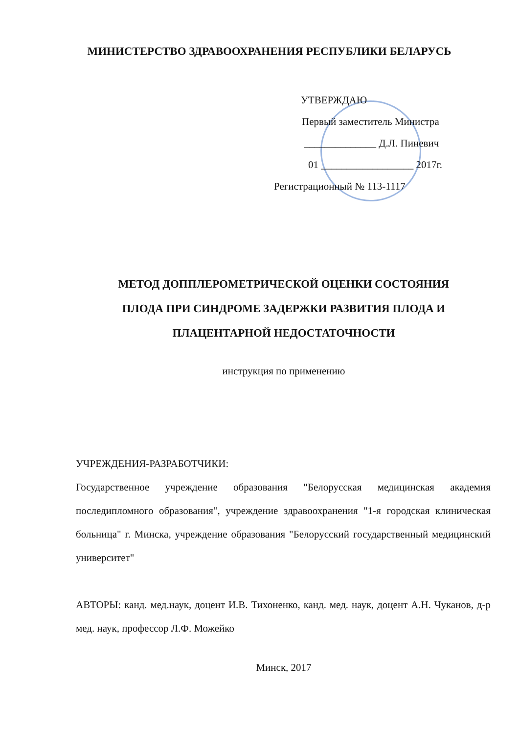МИНИСТЕРСТВО ЗДРАВООХРАНЕНИЯ РЕСПУБЛИКИ БЕЛАРУСЬ
УТВЕРЖДАЮ
Первый заместитель Министра
______________ Д.Л. Пиневич
01 __________________ 2017г.
Регистрационный № 113-1117
МЕТОД ДОППЛЕРОМЕТРИЧЕСКОЙ ОЦЕНКИ СОСТОЯНИЯ
ПЛОДА ПРИ СИНДРОМЕ ЗАДЕРЖКИ РАЗВИТИЯ ПЛОДА И
ПЛАЦЕНТАРНОЙ НЕДОСТАТОЧНОСТИ
инструкция по применению
УЧРЕЖДЕНИЯ-РАЗРАБОТЧИКИ:
Государственное учреждение образования "Белорусская медицинская академия последипломного образования", учреждение здравоохранения "1-я городская клиническая больница" г. Минска, учреждение образования "Белорусский государственный медицинский университет"
АВТОРЫ: канд. мед.наук, доцент И.В. Тихоненко, канд. мед. наук, доцент А.Н. Чуканов, д-р мед. наук, профессор Л.Ф. Можейко
Минск, 2017